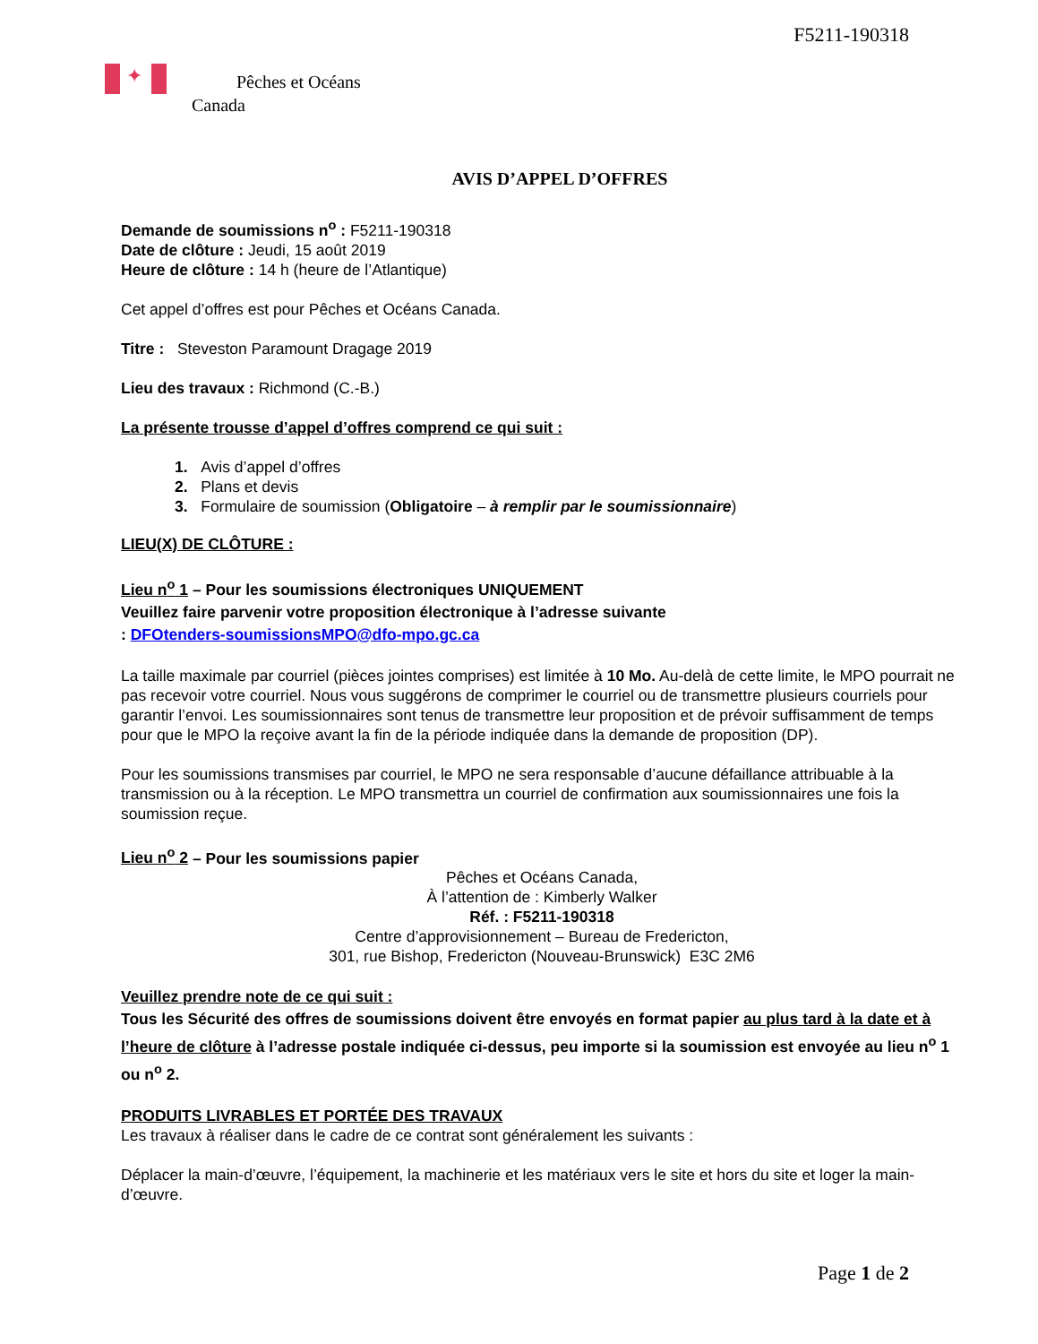F5211-190318
✦
Pêches et Océans
Canada
AVIS D’APPEL D’OFFRES
Demande de soumissions n<sup>o</sup> : F5211-190318
Date de clôture : Jeudi, 15 août 2019
Heure de clôture : 14 h (heure de l’Atlantique)
Cet appel d’offres est pour Pêches et Océans Canada.
Titre : Steveston Paramount Dragage 2019
Lieu des travaux : Richmond (C.-B.)
La présente trousse d’appel d’offres comprend ce qui suit :
1. Avis d’appel d’offres
2. Plans et devis
3. Formulaire de soumission (Obligatoire – à remplir par le soumissionnaire)
LIEU(X) DE CLÔTURE :
Lieu n<sup>o</sup> 1 – Pour les soumissions électroniques UNIQUEMENT
Veuillez faire parvenir votre proposition électronique à l’adresse suivante
: DFOtenders-soumissionsMPO@dfo-mpo.gc.ca
La taille maximale par courriel (pièces jointes comprises) est limitée à 10 Mo. Au-delà de cette limite, le MPO pourrait ne pas recevoir votre courriel. Nous vous suggérons de comprimer le courriel ou de transmettre plusieurs courriels pour garantir l’envoi. Les soumissionnaires sont tenus de transmettre leur proposition et de prévoir suffisamment de temps pour que le MPO la reçoive avant la fin de la période indiquée dans la demande de proposition (DP).
Pour les soumissions transmises par courriel, le MPO ne sera responsable d’aucune défaillance attribuable à la transmission ou à la réception. Le MPO transmettra un courriel de confirmation aux soumissionnaires une fois la soumission reçue.
Lieu n<sup>o</sup> 2 – Pour les soumissions papier
Pêches et Océans Canada,
À l’attention de : Kimberly Walker
Réf. : F5211-190318
Centre d’approvisionnement – Bureau de Fredericton,
301, rue Bishop, Fredericton (Nouveau-Brunswick) E3C 2M6
Veuillez prendre note de ce qui suit :
Tous les Sécurité des offres de soumissions doivent être envoyés en format papier au plus tard à la date et à l’heure de clôture à l’adresse postale indiquée ci-dessus, peu importe si la soumission est envoyée au lieu n<sup>o</sup> 1 ou n<sup>o</sup> 2.
PRODUITS LIVRABLES ET PORTÉE DES TRAVAUX
Les travaux à réaliser dans le cadre de ce contrat sont généralement les suivants :
Déplacer la main-d’œuvre, l’équipement, la machinerie et les matériaux vers le site et hors du site et loger la main-d’œuvre.
Page 1 de 2